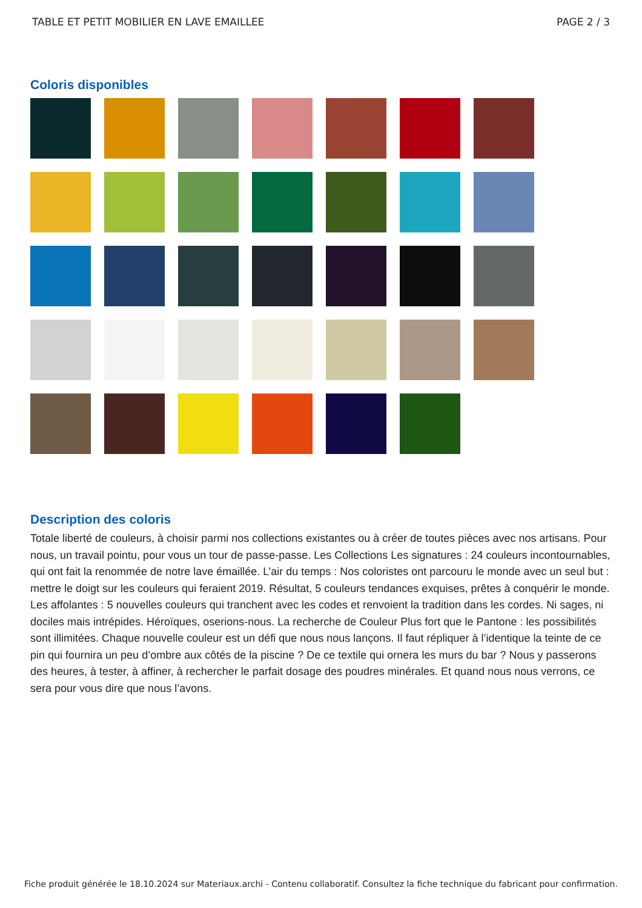TABLE ET PETIT MOBILIER EN LAVE EMAILLEE PAGE 2 / 3
Coloris disponibles
Description des coloris
Totale liberté de couleurs, à choisir parmi nos collections existantes ou à créer de toutes pièces avec nos artisans. Pour nous, un travail pointu, pour vous un tour de passe-passe. Les Collections Les signatures : 24 couleurs incontournables, qui ont fait la renommée de notre lave émaillée. L’air du temps : Nos coloristes ont parcouru le monde avec un seul but : mettre le doigt sur les couleurs qui feraient 2019. Résultat, 5 couleurs tendances exquises, prêtes à conquérir le monde. Les affolantes : 5 nouvelles couleurs qui tranchent avec les codes et renvoient la tradition dans les cordes. Ni sages, ni dociles mais intrépides. Héroïques, oserions-nous. La recherche de Couleur Plus fort que le Pantone : les possibilités sont illimitées. Chaque nouvelle couleur est un défi que nous nous lançons. Il faut répliquer à l’identique la teinte de ce pin qui fournira un peu d’ombre aux côtés de la piscine ? De ce textile qui ornera les murs du bar ? Nous y passerons des heures, à tester, à affiner, à rechercher le parfait dosage des poudres minérales. Et quand nous nous verrons, ce sera pour vous dire que nous l’avons.
Fiche produit générée le 18.10.2024 sur Materiaux.archi - Contenu collaboratif. Consultez la fiche technique du fabricant pour confirmation.